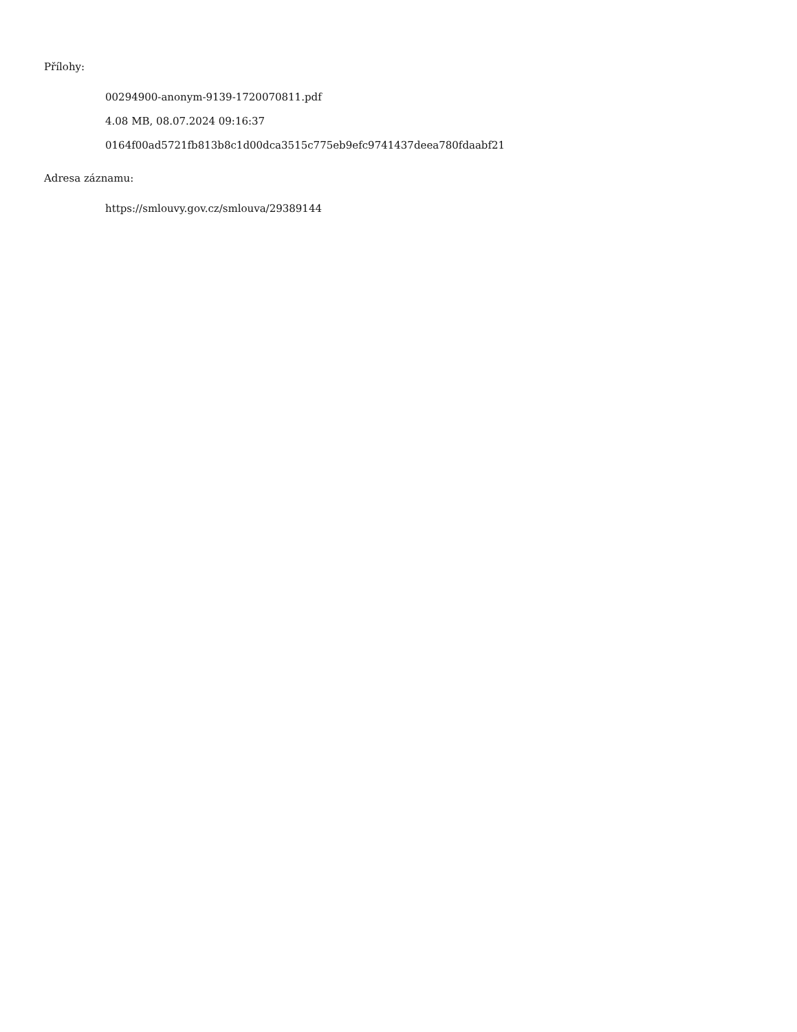Přílohy:
00294900-anonym-9139-1720070811.pdf
4.08 MB, 08.07.2024 09:16:37
0164f00ad5721fb813b8c1d00dca3515c775eb9efc9741437deea780fdaabf21
Adresa záznamu:
https://smlouvy.gov.cz/smlouva/29389144